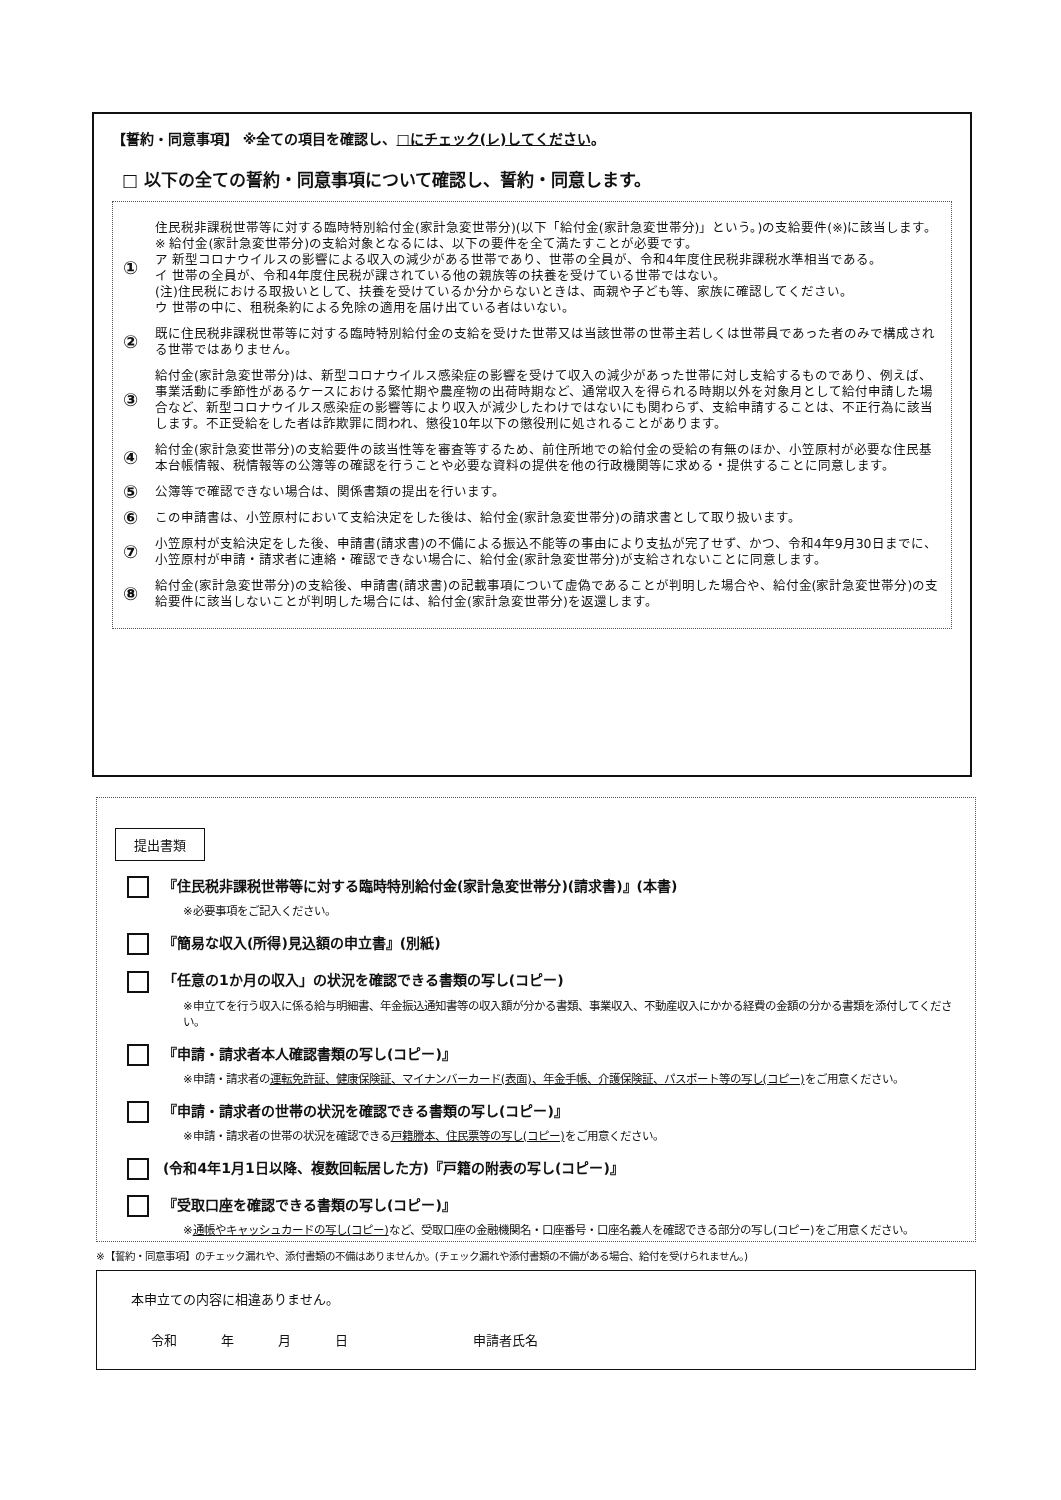【誓約・同意事項】 ※全ての項目を確認し、□にチェック(レ)してください。
□ 以下の全ての誓約・同意事項について確認し、誓約・同意します。
①
住民税非課税世帯等に対する臨時特別給付金(家計急変世帯分)(以下「給付金(家計急変世帯分)」という。)の支給要件(※)に該当します。
※ 給付金(家計急変世帯分)の支給対象となるには、以下の要件を全て満たすことが必要です。
ア 新型コロナウイルスの影響による収入の減少がある世帯であり、世帯の全員が、令和4年度住民税非課税水準相当である。
イ 世帯の全員が、令和4年度住民税が課されている他の親族等の扶養を受けている世帯ではない。
(注)住民税における取扱いとして、扶養を受けているか分からないときは、両親や子ども等、家族に確認してください。
ウ 世帯の中に、租税条約による免除の適用を届け出ている者はいない。
②
既に住民税非課税世帯等に対する臨時特別給付金の支給を受けた世帯又は当該世帯の世帯主若しくは世帯員であった者のみで構成される世帯ではありません。
③
給付金(家計急変世帯分)は、新型コロナウイルス感染症の影響を受けて収入の減少があった世帯に対し支給するものであり、例えば、事業活動に季節性があるケースにおける繁忙期や農産物の出荷時期など、通常収入を得られる時期以外を対象月として給付申請した場合など、新型コロナウイルス感染症の影響等により収入が減少したわけではないにも関わらず、支給申請することは、不正行為に該当します。不正受給をした者は詐欺罪に問われ、懲役10年以下の懲役刑に処されることがあります。
④
給付金(家計急変世帯分)の支給要件の該当性等を審査等するため、前住所地での給付金の受給の有無のほか、小笠原村が必要な住民基本台帳情報、税情報等の公簿等の確認を行うことや必要な資料の提供を他の行政機関等に求める・提供することに同意します。
⑤
公簿等で確認できない場合は、関係書類の提出を行います。
⑥
この申請書は、小笠原村において支給決定をした後は、給付金(家計急変世帯分)の請求書として取り扱います。
⑦
小笠原村が支給決定をした後、申請書(請求書)の不備による振込不能等の事由により支払が完了せず、かつ、令和4年9月30日までに、小笠原村が申請・請求者に連絡・確認できない場合に、給付金(家計急変世帯分)が支給されないことに同意します。
⑧
給付金(家計急変世帯分)の支給後、申請書(請求書)の記載事項について虚偽であることが判明した場合や、給付金(家計急変世帯分)の支給要件に該当しないことが判明した場合には、給付金(家計急変世帯分)を返還します。
提出書類
『住民税非課税世帯等に対する臨時特別給付金(家計急変世帯分)(請求書)』(本書)
※必要事項をご記入ください。
『簡易な収入(所得)見込額の申立書』(別紙)
「任意の1か月の収入」の状況を確認できる書類の写し(コピー)
※申立てを行う収入に係る給与明細書、年金振込通知書等の収入額が分かる書類、事業収入、不動産収入にかかる経費の金額の分かる書類を添付してください。
『申請・請求者本人確認書類の写し(コピー)』
※申請・請求者の運転免許証、健康保険証、マイナンバーカード(表面)、年金手帳、介護保険証、パスポート等の写し(コピー) をご用意ください。
『申請・請求者の世帯の状況を確認できる書類の写し(コピー)』
※申請・請求者の世帯の状況を確認できる戸籍謄本、住民票等の写し(コピー) をご用意ください。
(令和4年1月1日以降、複数回転居した方)『戸籍の附表の写し(コピー)』
『受取口座を確認できる書類の写し(コピー)』
※通帳やキャッシュカードの写し(コピー) など、受取口座の金融機関名・口座番号・口座名義人を確認できる部分の写し(コピー)をご用意ください。
※【誓約・同意事項】のチェック漏れや、添付書類の不備はありませんか。(チェック漏れや添付書類の不備がある場合、給付を受けられません。)
本申立ての内容に相違ありません。
令和 年 月 日 申請者氏名